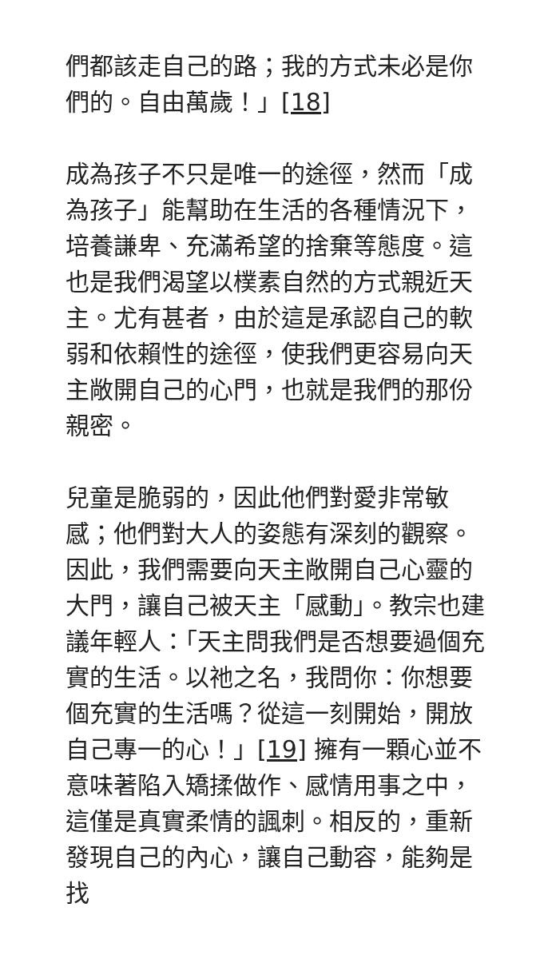們都該走自己的路；我的方式未必是你們的。自由萬歲！」[18]
成為孩子不只是唯一的途徑，然而「成為孩子」能幫助在生活的各種情況下，培養謙卑、充滿希望的捨棄等態度。這也是我們渴望以樸素自然的方式親近天主。尤有甚者，由於這是承認自己的軟弱和依賴性的途徑，使我們更容易向天主敞開自己的心門，也就是我們的那份親密。
兒童是脆弱的，因此他們對愛非常敏感；他們對大人的姿態有深刻的觀察。因此，我們需要向天主敞開自己心靈的大門，讓自己被天主「感動」。教宗也建議年輕人：「天主問我們是否想要過個充實的生活。以祂之名，我問你：你想要個充實的生活嗎？從這一刻開始，開放自己專一的心！」[19] 擁有一顆心並不意味著陷入矯揉做作、感情用事之中，這僅是真實柔情的諷刺。相反的，重新發現自己的內心，讓自己動容，能夠是找